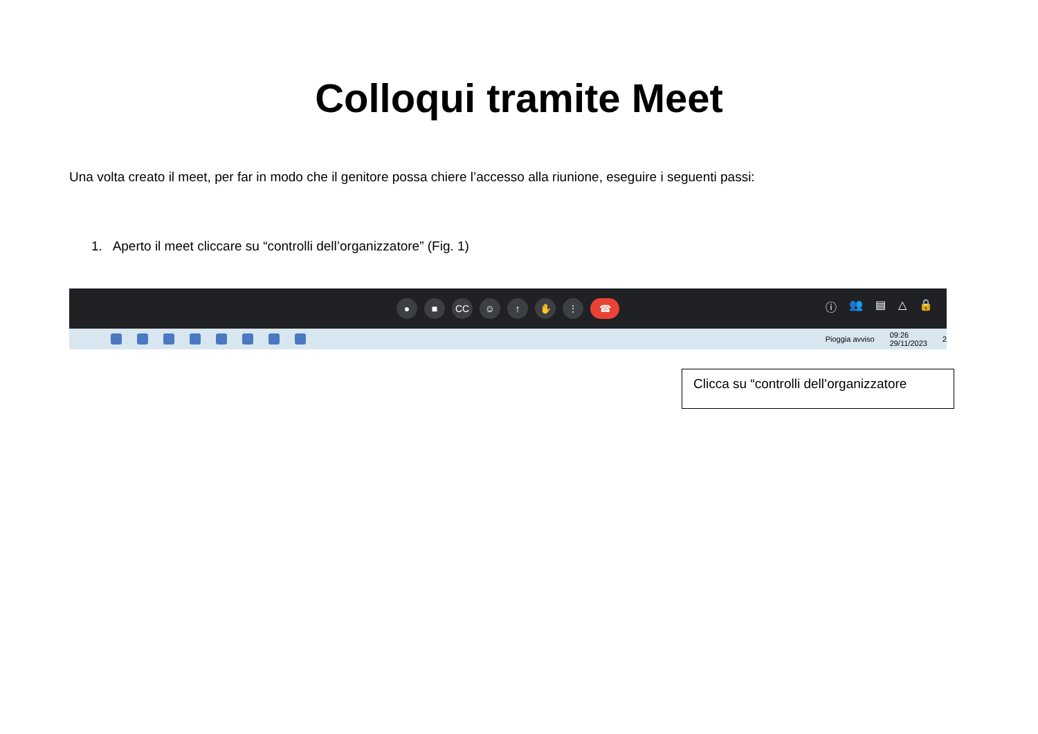Colloqui tramite Meet
Una volta creato il meet, per far in modo che il genitore possa chiere l’accesso alla riunione, eseguire i seguenti passi:
1. Aperto il meet cliccare su “controlli dell’organizzatore” (Fig. 1)
● ■ CC ☺ ↑ ✋ ⋮ ☎
ⓘ 👥 ▤ △ 🔒
Pioggia avviso 09:26
29/11/2023 2
Clicca su “controlli dell’organizzatore